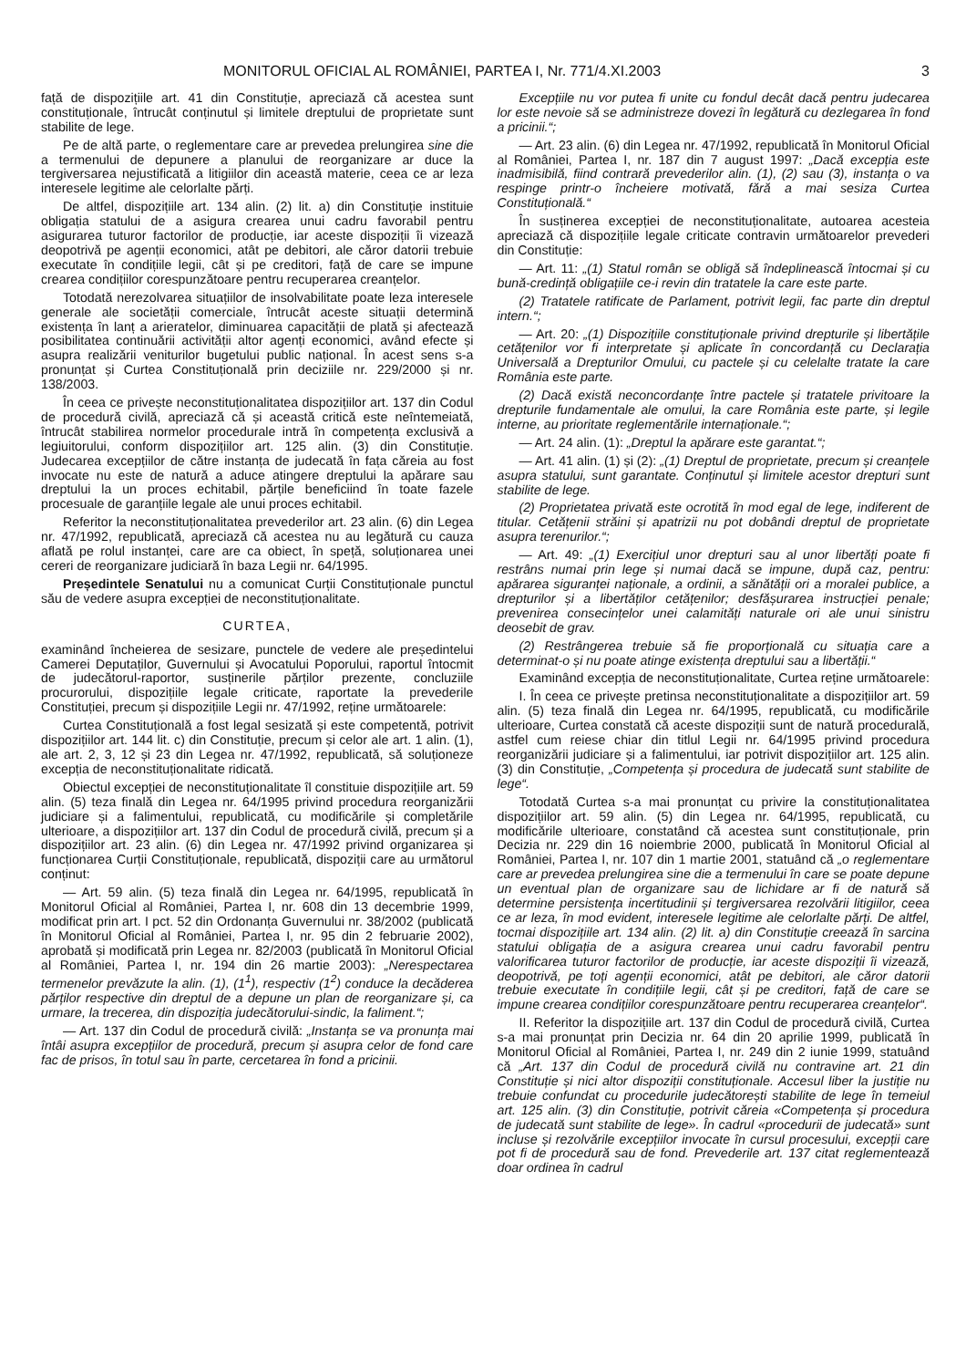MONITORUL OFICIAL AL ROMÂNIEI, PARTEA I, Nr. 771/4.XI.2003 3
față de dispozițiile art. 41 din Constituție, apreciază că acestea sunt constituționale, întrucât conținutul și limitele dreptului de proprietate sunt stabilite de lege.
Pe de altă parte, o reglementare care ar prevedea prelungirea sine die a termenului de depunere a planului de reorganizare ar duce la tergiversarea nejustificată a litigiilor din această materie, ceea ce ar leza interesele legitime ale celorlalte părți.
De altfel, dispozițiile art. 134 alin. (2) lit. a) din Constituție instituie obligația statului de a asigura crearea unui cadru favorabil pentru asigurarea tuturor factorilor de producție, iar aceste dispoziții îi vizează deopotrivă pe agenții economici, atât pe debitori, ale căror datorii trebuie executate în condițiile legii, cât și pe creditori, față de care se impune crearea condițiilor corespunzătoare pentru recuperarea creanțelor.
Totodată nerezolvarea situațiilor de insolvabilitate poate leza interesele generale ale societății comerciale, întrucât aceste situații determină existența în lanț a arieratelor, diminuarea capacității de plată și afectează posibilitatea continuării activității altor agenți economici, având efecte și asupra realizării veniturilor bugetului public național. În acest sens s-a pronunțat și Curtea Constituțională prin deciziile nr. 229/2000 și nr. 138/2003.
În ceea ce privește neconstituționalitatea dispozițiilor art. 137 din Codul de procedură civilă, apreciază că și această critică este neîntemeiată, întrucât stabilirea normelor procedurale intră în competența exclusivă a legiuitorului, conform dispozițiilor art. 125 alin. (3) din Constituție. Judecarea excepțiilor de către instanța de judecată în fața căreia au fost invocate nu este de natură a aduce atingere dreptului la apărare sau dreptului la un proces echitabil, părțile beneficiind în toate fazele procesuale de garanțiile legale ale unui proces echitabil.
Referitor la neconstituționalitatea prevederilor art. 23 alin. (6) din Legea nr. 47/1992, republicată, apreciază că acestea nu au legătură cu cauza aflată pe rolul instanței, care are ca obiect, în speță, soluționarea unei cereri de reorganizare judiciară în baza Legii nr. 64/1995.
Președintele Senatului nu a comunicat Curții Constituționale punctul său de vedere asupra excepției de neconstituționalitate.
CURTEA,
examinând încheierea de sesizare, punctele de vedere ale președintelui Camerei Deputaților, Guvernului și Avocatului Poporului, raportul întocmit de judecătorul-raportor, susținerile părților prezente, concluziile procurorului, dispozițiile legale criticate, raportate la prevederile Constituției, precum și dispozițiile Legii nr. 47/1992, reține următoarele:
Curtea Constituțională a fost legal sesizată și este competentă, potrivit dispozițiilor art. 144 lit. c) din Constituție, precum și celor ale art. 1 alin. (1), ale art. 2, 3, 12 și 23 din Legea nr. 47/1992, republicată, să soluționeze excepția de neconstituționalitate ridicată.
Obiectul excepției de neconstituționalitate îl constituie dispozițiile art. 59 alin. (5) teza finală din Legea nr. 64/1995 privind procedura reorganizării judiciare și a falimentului, republicată, cu modificările și completările ulterioare, a dispozițiilor art. 137 din Codul de procedură civilă, precum și a dispozițiilor art. 23 alin. (6) din Legea nr. 47/1992 privind organizarea și funcționarea Curții Constituționale, republicată, dispoziții care au următorul conținut:
— Art. 59 alin. (5) teza finală din Legea nr. 64/1995, republicată în Monitorul Oficial al României, Partea I, nr. 608 din 13 decembrie 1999, modificat prin art. I pct. 52 din Ordonanța Guvernului nr. 38/2002 (publicată în Monitorul Oficial al României, Partea I, nr. 95 din 2 februarie 2002), aprobată și modificată prin Legea nr. 82/2003 (publicată în Monitorul Oficial al României, Partea I, nr. 194 din 26 martie 2003): „Nerespectarea termenelor prevăzute la alin. (1), (1<sup>1</sup>), respectiv (1<sup>2</sup>) conduce la decăderea părților respective din dreptul de a depune un plan de reorganizare și, ca urmare, la trecerea, din dispoziția judecătorului-sindic, la faliment.“;
— Art. 137 din Codul de procedură civilă: „Instanța se va pronunța mai întâi asupra excepțiilor de procedură, precum și asupra celor de fond care fac de prisos, în totul sau în parte, cercetarea în fond a pricinii.
Excepțiile nu vor putea fi unite cu fondul decât dacă pentru judecarea lor este nevoie să se administreze dovezi în legătură cu dezlegarea în fond a pricinii.“;
— Art. 23 alin. (6) din Legea nr. 47/1992, republicată în Monitorul Oficial al României, Partea I, nr. 187 din 7 august 1997: „Dacă excepția este inadmisibilă, fiind contrară prevederilor alin. (1), (2) sau (3), instanța o va respinge printr-o încheiere motivată, fără a mai sesiza Curtea Constituțională.“
În susținerea excepției de neconstituționalitate, autoarea acesteia apreciază că dispozițiile legale criticate contravin următoarelor prevederi din Constituție:
— Art. 11: „(1) Statul român se obligă să îndeplinească întocmai și cu bună-credință obligațiile ce-i revin din tratatele la care este parte.
(2) Tratatele ratificate de Parlament, potrivit legii, fac parte din dreptul intern.“;
— Art. 20: „(1) Dispozițiile constituționale privind drepturile și libertățile cetățenilor vor fi interpretate și aplicate în concordanță cu Declarația Universală a Drepturilor Omului, cu pactele și cu celelalte tratate la care România este parte.
(2) Dacă există neconcordanțe între pactele și tratatele privitoare la drepturile fundamentale ale omului, la care România este parte, și legile interne, au prioritate reglementările internaționale.“;
— Art. 24 alin. (1): „Dreptul la apărare este garantat.“;
— Art. 41 alin. (1) și (2): „(1) Dreptul de proprietate, precum și creanțele asupra statului, sunt garantate. Conținutul și limitele acestor drepturi sunt stabilite de lege.
(2) Proprietatea privată este ocrotită în mod egal de lege, indiferent de titular. Cetățenii străini și apatrizii nu pot dobândi dreptul de proprietate asupra terenurilor.“;
— Art. 49: „(1) Exercițiul unor drepturi sau al unor libertăți poate fi restrâns numai prin lege și numai dacă se impune, după caz, pentru: apărarea siguranței naționale, a ordinii, a sănătății ori a moralei publice, a drepturilor și a libertăților cetățenilor; desfășurarea instrucției penale; prevenirea consecințelor unei calamități naturale ori ale unui sinistru deosebit de grav.
(2) Restrângerea trebuie să fie proporțională cu situația care a determinat-o și nu poate atinge existența dreptului sau a libertății.“
Examinând excepția de neconstituționalitate, Curtea reține următoarele:
I. În ceea ce privește pretinsa neconstituționalitate a dispozițiilor art. 59 alin. (5) teza finală din Legea nr. 64/1995, republicată, cu modificările ulterioare, Curtea constată că aceste dispoziții sunt de natură procedurală, astfel cum reiese chiar din titlul Legii nr. 64/1995 privind procedura reorganizării judiciare și a falimentului, iar potrivit dispozițiilor art. 125 alin. (3) din Constituție, „Competența și procedura de judecată sunt stabilite de lege“.
Totodată Curtea s-a mai pronunțat cu privire la constituționalitatea dispozițiilor art. 59 alin. (5) din Legea nr. 64/1995, republicată, cu modificările ulterioare, constatând că acestea sunt constituționale, prin Decizia nr. 229 din 16 noiembrie 2000, publicată în Monitorul Oficial al României, Partea I, nr. 107 din 1 martie 2001, statuând că „o reglementare care ar prevedea prelungirea sine die a termenului în care se poate depune un eventual plan de organizare sau de lichidare ar fi de natură să determine persistența incertitudinii și tergiversarea rezolvării litigiilor, ceea ce ar leza, în mod evident, interesele legitime ale celorlalte părți. De altfel, tocmai dispozițiile art. 134 alin. (2) lit. a) din Constituție creează în sarcina statului obligația de a asigura crearea unui cadru favorabil pentru valorificarea tuturor factorilor de producție, iar aceste dispoziții îi vizează, deopotrivă, pe toți agenții economici, atât pe debitori, ale căror datorii trebuie executate în condițiile legii, cât și pe creditori, față de care se impune crearea condițiilor corespunzătoare pentru recuperarea creanțelor“.
II. Referitor la dispozițiile art. 137 din Codul de procedură civilă, Curtea s-a mai pronunțat prin Decizia nr. 64 din 20 aprilie 1999, publicată în Monitorul Oficial al României, Partea I, nr. 249 din 2 iunie 1999, statuând că „Art. 137 din Codul de procedură civilă nu contravine art. 21 din Constituție și nici altor dispoziții constituționale. Accesul liber la justiție nu trebuie confundat cu procedurile judecătorești stabilite de lege în temeiul art. 125 alin. (3) din Constituție, potrivit căreia «Competența și procedura de judecată sunt stabilite de lege». În cadrul «procedurii de judecată» sunt incluse și rezolvările excepțiilor invocate în cursul procesului, excepții care pot fi de procedură sau de fond. Prevederile art. 137 citat reglementează doar ordinea în cadrul